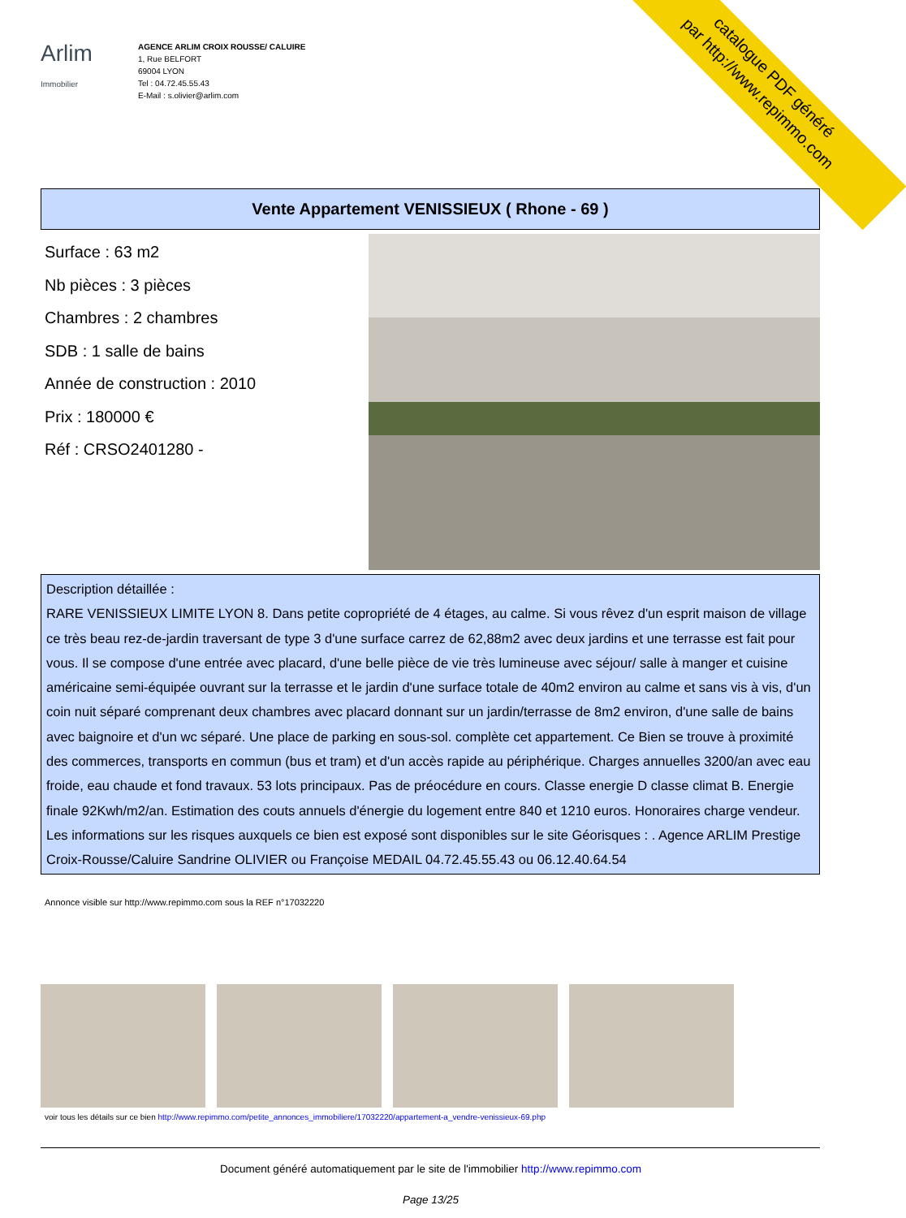catalogue PDF généré
par http://www.repimmo.com
Arlim
Immobilier
AGENCE ARLIM CROIX ROUSSE/ CALUIRE
1, Rue BELFORT
69004 LYON
Tel : 04.72.45.55.43
E-Mail : s.olivier@arlim.com
Vente Appartement VENISSIEUX ( Rhone - 69 )
Surface : 63 m2
Nb pièces : 3 pièces
Chambres : 2 chambres
SDB : 1 salle de bains
Année de construction : 2010
Prix : 180000 €
Réf : CRSO2401280 -
Description détaillée :
RARE VENISSIEUX LIMITE LYON 8. Dans petite copropriété de 4 étages, au calme. Si vous rêvez d'un esprit maison de village ce très beau rez-de-jardin traversant de type 3 d'une surface carrez de 62,88m2 avec deux jardins et une terrasse est fait pour vous. Il se compose d'une entrée avec placard, d'une belle pièce de vie très lumineuse avec séjour/ salle à manger et cuisine américaine semi-équipée ouvrant sur la terrasse et le jardin d'une surface totale de 40m2 environ au calme et sans vis à vis, d'un coin nuit séparé comprenant deux chambres avec placard donnant sur un jardin/terrasse de 8m2 environ, d'une salle de bains avec baignoire et d'un wc séparé. Une place de parking en sous-sol. complète cet appartement. Ce Bien se trouve à proximité des commerces, transports en commun (bus et tram) et d'un accès rapide au périphérique. Charges annuelles 3200/an avec eau froide, eau chaude et fond travaux. 53 lots principaux. Pas de préocédure en cours. Classe energie D classe climat B. Energie finale 92Kwh/m2/an. Estimation des couts annuels d'énergie du logement entre 840 et 1210 euros. Honoraires charge vendeur. Les informations sur les risques auxquels ce bien est exposé sont disponibles sur le site Géorisques : . Agence ARLIM Prestige Croix-Rousse/Caluire Sandrine OLIVIER ou Françoise MEDAIL 04.72.45.55.43 ou 06.12.40.64.54
Annonce visible sur http://www.repimmo.com sous la REF n°17032220
voir tous les détails sur ce bien http://www.repimmo.com/petite_annonces_immobiliere/17032220/appartement-a_vendre-venissieux-69.php
Document généré automatiquement par le site de l'immobilier http://www.repimmo.com
Page 13/25